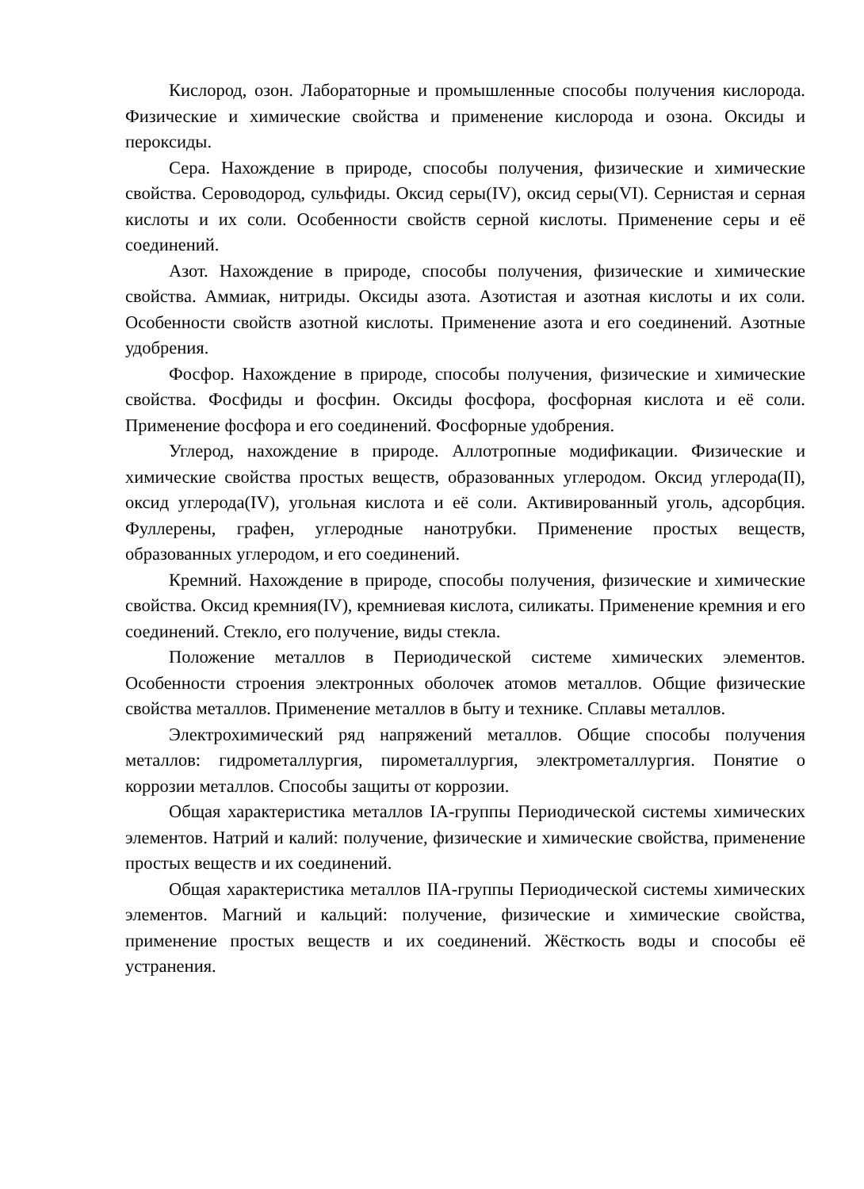Кислород, озон. Лабораторные и промышленные способы получения кислорода. Физические и химические свойства и применение кислорода и озона. Оксиды и пероксиды.
Сера. Нахождение в природе, способы получения, физические и химические свойства. Сероводород, сульфиды. Оксид серы(IV), оксид серы(VI). Сернистая и серная кислоты и их соли. Особенности свойств серной кислоты. Применение серы и её соединений.
Азот. Нахождение в природе, способы получения, физические и химические свойства. Аммиак, нитриды. Оксиды азота. Азотистая и азотная кислоты и их соли. Особенности свойств азотной кислоты. Применение азота и его соединений. Азотные удобрения.
Фосфор. Нахождение в природе, способы получения, физические и химические свойства. Фосфиды и фосфин. Оксиды фосфора, фосфорная кислота и её соли. Применение фосфора и его соединений. Фосфорные удобрения.
Углерод, нахождение в природе. Аллотропные модификации. Физические и химические свойства простых веществ, образованных углеродом. Оксид углерода(II), оксид углерода(IV), угольная кислота и её соли. Активированный уголь, адсорбция. Фуллерены, графен, углеродные нанотрубки. Применение простых веществ, образованных углеродом, и его соединений.
Кремний. Нахождение в природе, способы получения, физические и химические свойства. Оксид кремния(IV), кремниевая кислота, силикаты. Применение кремния и его соединений. Стекло, его получение, виды стекла.
Положение металлов в Периодической системе химических элементов. Особенности строения электронных оболочек атомов металлов. Общие физические свойства металлов. Применение металлов в быту и технике. Сплавы металлов.
Электрохимический ряд напряжений металлов. Общие способы получения металлов: гидрометаллургия, пирометаллургия, электрометаллургия. Понятие о коррозии металлов. Способы защиты от коррозии.
Общая характеристика металлов IA-группы Периодической системы химических элементов. Натрий и калий: получение, физические и химические свойства, применение простых веществ и их соединений.
Общая характеристика металлов IIA-группы Периодической системы химических элементов. Магний и кальций: получение, физические и химические свойства, применение простых веществ и их соединений. Жёсткость воды и способы её устранения.